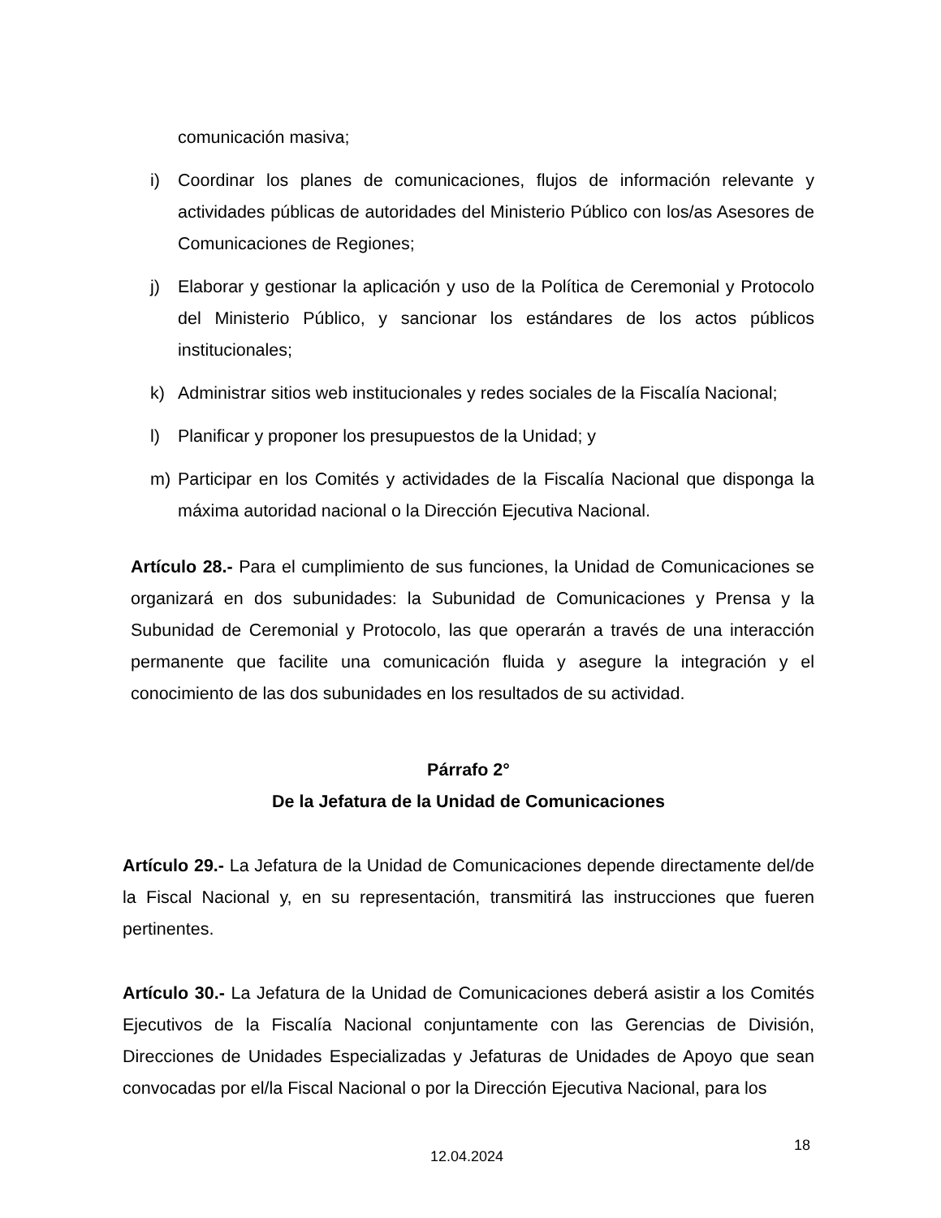comunicación masiva;
i) Coordinar los planes de comunicaciones, flujos de información relevante y actividades públicas de autoridades del Ministerio Público con los/as Asesores de Comunicaciones de Regiones;
j) Elaborar y gestionar la aplicación y uso de la Política de Ceremonial y Protocolo del Ministerio Público, y sancionar los estándares de los actos públicos institucionales;
k) Administrar sitios web institucionales y redes sociales de la Fiscalía Nacional;
l) Planificar y proponer los presupuestos de la Unidad; y
m) Participar en los Comités y actividades de la Fiscalía Nacional que disponga la máxima autoridad nacional o la Dirección Ejecutiva Nacional.
Artículo 28.- Para el cumplimiento de sus funciones, la Unidad de Comunicaciones se organizará en dos subunidades: la Subunidad de Comunicaciones y Prensa y la Subunidad de Ceremonial y Protocolo, las que operarán a través de una interacción permanente que facilite una comunicación fluida y asegure la integración y el conocimiento de las dos subunidades en los resultados de su actividad.
Párrafo 2°
De la Jefatura de la Unidad de Comunicaciones
Artículo 29.- La Jefatura de la Unidad de Comunicaciones depende directamente del/de la Fiscal Nacional y, en su representación, transmitirá las instrucciones que fueren pertinentes.
Artículo 30.- La Jefatura de la Unidad de Comunicaciones deberá asistir a los Comités Ejecutivos de la Fiscalía Nacional conjuntamente con las Gerencias de División, Direcciones de Unidades Especializadas y Jefaturas de Unidades de Apoyo que sean convocadas por el/la Fiscal Nacional o por la Dirección Ejecutiva Nacional, para los
18
12.04.2024